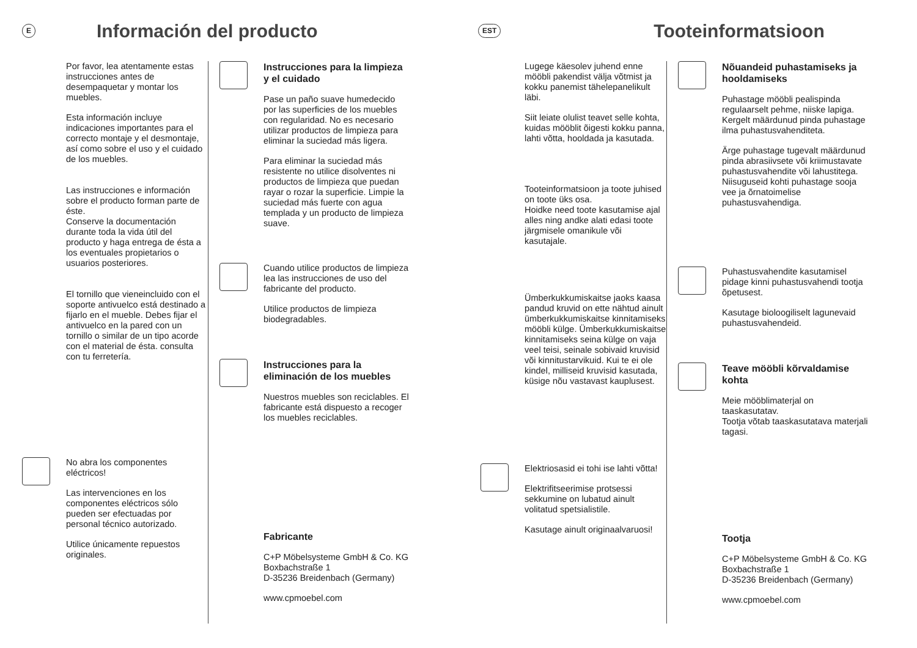E
Información del producto
Por favor, lea atentamente estas instrucciones antes de desempaquetar y montar los muebles.
Esta información incluye indicaciones importantes para el correcto montaje y el desmontaje, así como sobre el uso y el cuidado de los muebles.
Las instrucciones e información sobre el producto forman parte de éste.
Conserve la documentación durante toda la vida útil del producto y haga entrega de ésta a los eventuales propietarios o usuarios posteriores.
El tornillo que vieneincluido con el soporte antivuelco está destinado a fijarlo en el mueble. Debes fijar el antivuelco en la pared con un tornillo o similar de un tipo acorde con el material de ésta. consulta con tu ferretería.
No abra los componentes eléctricos!
Las intervenciones en los componentes eléctricos sólo pueden ser efectuadas por personal técnico autorizado.
Utilice únicamente repuestos originales.
Instrucciones para la limpieza y el cuidado
Pase un paño suave humedecido por las superficies de los muebles con regularidad. No es necesario utilizar productos de limpieza para eliminar la suciedad más ligera.
Para eliminar la suciedad más resistente no utilice disolventes ni productos de limpieza que puedan rayar o rozar la superficie. Limpie la suciedad más fuerte con agua templada y un producto de limpieza suave.
Cuando utilice productos de limpieza lea las instrucciones de uso del fabricante del producto.
Utilice productos de limpieza biodegradables.
Instrucciones para la eliminación de los muebles
Nuestros muebles son reciclables. El fabricante está dispuesto a recoger los muebles reciclables.
Fabricante
C+P Möbelsysteme GmbH & Co. KG
Boxbachstraße 1
D-35236 Breidenbach (Germany)
www.cpmoebel.com
EST
Tooteinformatsioon
Lugege käesolev juhend enne mööbli pakendist välja võtmist ja kokku panemist tähelepanelikult läbi.
Siit leiate olulist teavet selle kohta, kuidas mööblit õigesti kokku panna, lahti võtta, hooldada ja kasutada.
Tooteinformatsioon ja toote juhised on toote üks osa.
Hoidke need toote kasutamise ajal alles ning andke alati edasi toote järgmisele omanikule või kasutajale.
Ümberkukkumiskaitse jaoks kaasa pandud kruvid on ette nähtud ainult ümberkukkumiskaitse kinnitamiseks mööbli külge. Ümberkukkumiskaitse kinnitamiseks seina külge on vaja veel teisi, seinale sobivaid kruvisid või kinnitustarvikuid. Kui te ei ole kindel, milliseid kruvisid kasutada, küsige nõu vastavast kauplusest.
Elektriosasid ei tohi ise lahti võtta!
Elektrifitseerimise protsessi sekkumine on lubatud ainult volitatud spetsialistile.
Kasutage ainult originaalvaruosi!
Nõuandeid puhastamiseks ja hooldamiseks
Puhastage mööbli pealispinda regulaarselt pehme, niiske lapiga. Kergelt määrdunud pinda puhastage ilma puhastusvahenditeta.
Ärge puhastage tugevalt määrdunud pinda abrasiivsete või kriimustavate puhastusvahendite või lahustitega. Niisuguseid kohti puhastage sooja vee ja õrnatoimelise puhastusvahendiga.
Puhastusvahendite kasutamisel pidage kinni puhastusvahendi tootja õpetusest.
Kasutage bioloogiliselt lagunevaid puhastusvahendeid.
Teave mööbli kõrvaldamise kohta
Meie mööblimaterjal on taaskasutatav.
Tootja võtab taaskasutatava materjali tagasi.
Tootja
C+P Möbelsysteme GmbH & Co. KG
Boxbachstraße 1
D-35236 Breidenbach (Germany)
www.cpmoebel.com